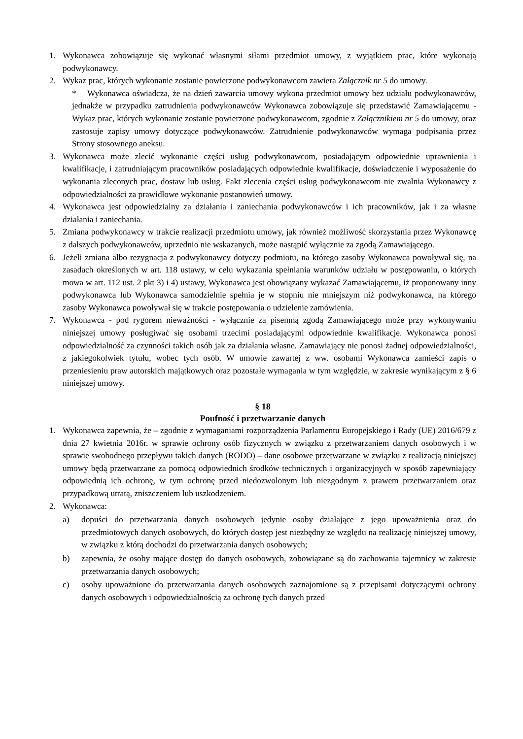1. Wykonawca zobowiązuje się wykonać własnymi siłami przedmiot umowy, z wyjątkiem prac, które wykonają podwykonawcy.
2. Wykaz prac, których wykonanie zostanie powierzone podwykonawcom zawiera Załącznik nr 5 do umowy.
* Wykonawca oświadcza, że na dzień zawarcia umowy wykona przedmiot umowy bez udziału podwykonawców, jednakże w przypadku zatrudnienia podwykonawców Wykonawca zobowiązuje się przedstawić Zamawiającemu - Wykaz prac, których wykonanie zostanie powierzone podwykonawcom, zgodnie z Załącznikiem nr 5 do umowy, oraz zastosuje zapisy umowy dotyczące podwykonawców. Zatrudnienie podwykonawców wymaga podpisania przez Strony stosownego aneksu.
3. Wykonawca może zlecić wykonanie części usług podwykonawcom, posiadającym odpowiednie uprawnienia i kwalifikacje, i zatrudniającym pracowników posiadających odpowiednie kwalifikacje, doświadczenie i wyposażenie do wykonania zleconych prac, dostaw lub usług. Fakt zlecenia części usług podwykonawcom nie zwalnia Wykonawcy z odpowiedzialności za prawidłowe wykonanie postanowień umowy.
4. Wykonawca jest odpowiedzialny za działania i zaniechania podwykonawców i ich pracowników, jak i za własne działania i zaniechania.
5. Zmiana podwykonawcy w trakcie realizacji przedmiotu umowy, jak również możliwość skorzystania przez Wykonawcę z dalszych podwykonawców, uprzednio nie wskazanych, może nastąpić wyłącznie za zgodą Zamawiającego.
6. Jeżeli zmiana albo rezygnacja z podwykonawcy dotyczy podmiotu, na którego zasoby Wykonawca powoływał się, na zasadach określonych w art. 118 ustawy, w celu wykazania spełniania warunków udziału w postępowaniu, o których mowa w art. 112 ust. 2 pkt 3) i 4) ustawy, Wykonawca jest obowiązany wykazać Zamawiającemu, iż proponowany inny podwykonawca lub Wykonawca samodzielnie spełnia je w stopniu nie mniejszym niż podwykonawca, na którego zasoby Wykonawca powoływał się w trakcie postępowania o udzielenie zamówienia.
7. Wykonawca - pod rygorem nieważności - wyłącznie za pisemną zgodą Zamawiającego może przy wykonywaniu niniejszej umowy posługiwać się osobami trzecimi posiadającymi odpowiednie kwalifikacje. Wykonawca ponosi odpowiedzialność za czynności takich osób jak za działania własne. Zamawiający nie ponosi żadnej odpowiedzialności, z jakiegokolwiek tytułu, wobec tych osób. W umowie zawartej z ww. osobami Wykonawca zamieści zapis o przeniesieniu praw autorskich majątkowych oraz pozostałe wymagania w tym względzie, w zakresie wynikającym z § 6 niniejszej umowy.
§ 18
Poufność i przetwarzanie danych
1. Wykonawca zapewnia, że – zgodnie z wymaganiami rozporządzenia Parlamentu Europejskiego i Rady (UE) 2016/679 z dnia 27 kwietnia 2016r. w sprawie ochrony osób fizycznych w związku z przetwarzaniem danych osobowych i w sprawie swobodnego przepływu takich danych (RODO) – dane osobowe przetwarzane w związku z realizacją niniejszej umowy będą przetwarzane za pomocą odpowiednich środków technicznych i organizacyjnych w sposób zapewniający odpowiednią ich ochronę, w tym ochronę przed niedozwolonym lub niezgodnym z prawem przetwarzaniem oraz przypadkową utratą, zniszczeniem lub uszkodzeniem.
2. Wykonawca:
a) dopuści do przetwarzania danych osobowych jedynie osoby działające z jego upoważnienia oraz do przedmiotowych danych osobowych, do których dostęp jest niezbędny ze względu na realizację niniejszej umowy, w związku z którą dochodzi do przetwarzania danych osobowych;
b) zapewnia, że osoby mające dostęp do danych osobowych, zobowiązane są do zachowania tajemnicy w zakresie przetwarzania danych osobowych;
c) osoby upoważnione do przetwarzania danych osobowych zaznajomione są z przepisami dotyczącymi ochrony danych osobowych i odpowiedzialnością za ochronę tych danych przed